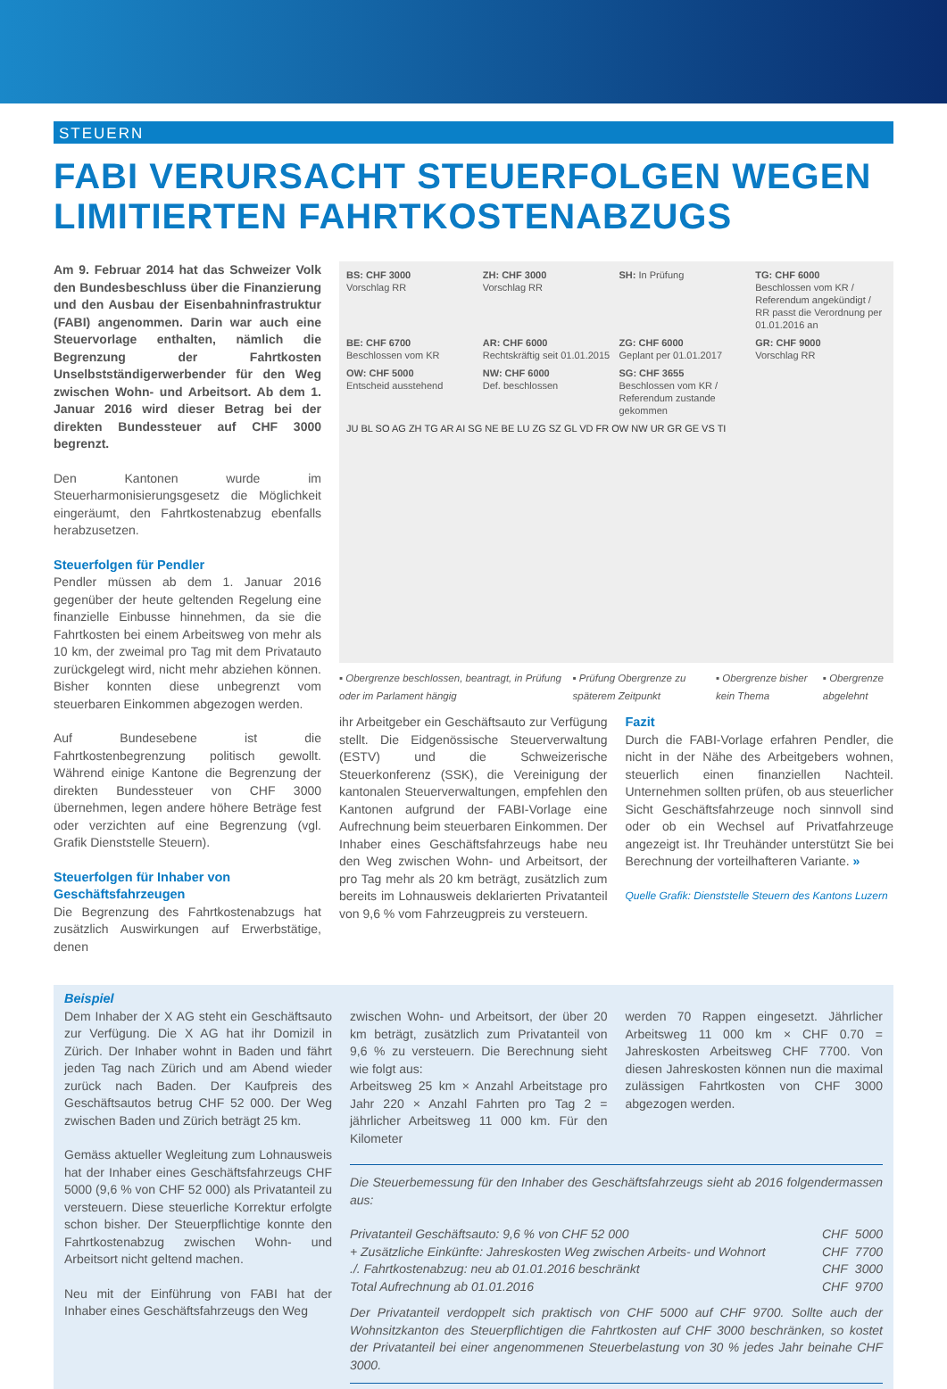STEUERN
FABI VERURSACHT STEUERFOLGEN WEGEN LIMITIERTEN FAHRTKOSTENABZUGS
Am 9. Februar 2014 hat das Schweizer Volk den Bundesbeschluss über die Finanzierung und den Ausbau der Eisenbahninfrastruktur (FABI) angenommen. Darin war auch eine Steuervorlage enthalten, nämlich die Begrenzung der Fahrtkosten Unselbstständigerwerbender für den Weg zwischen Wohn- und Arbeitsort. Ab dem 1. Januar 2016 wird dieser Betrag bei der direkten Bundessteuer auf CHF 3000 begrenzt.
Den Kantonen wurde im Steuerharmonisierungsgesetz die Möglichkeit eingeräumt, den Fahrtkostenabzug ebenfalls herabzusetzen.
Steuerfolgen für Pendler
Pendler müssen ab dem 1. Januar 2016 gegenüber der heute geltenden Regelung eine finanzielle Einbusse hinnehmen, da sie die Fahrtkosten bei einem Arbeitsweg von mehr als 10 km, der zweimal pro Tag mit dem Privatauto zurückgelegt wird, nicht mehr abziehen können. Bisher konnten diese unbegrenzt vom steuerbaren Einkommen abgezogen werden.
Auf Bundesebene ist die Fahrtkostenbegrenzung politisch gewollt. Während einige Kantone die Begrenzung der direkten Bundessteuer von CHF 3000 übernehmen, legen andere höhere Beträge fest oder verzichten auf eine Begrenzung (vgl. Grafik Dienststelle Steuern).
Steuerfolgen für Inhaber von Geschäftsfahrzeugen
Die Begrenzung des Fahrtkostenabzugs hat zusätzlich Auswirkungen auf Erwerbstätige, denen
BS: CHF 3000
Vorschlag RR
ZH: CHF 3000
Vorschlag RR
SH: In Prüfung
TG: CHF 6000
Beschlossen vom KR / Referendum angekündigt / RR passt die Verordnung per 01.01.2016 an
BE: CHF 6700
Beschlossen vom KR
AR: CHF 6000
Rechtskräftig seit 01.01.2015
ZG: CHF 6000
Geplant per 01.01.2017
GR: CHF 9000
Vorschlag RR
OW: CHF 5000
Entscheid ausstehend
NW: CHF 6000
Def. beschlossen
SG: CHF 3655
Beschlossen vom KR / Referendum zustande gekommen
JU BL SO AG ZH TG AR AI SG NE BE LU ZG SZ GL VD FR OW NW UR GR GE VS TI
▪ Obergrenze beschlossen, beantragt, in Prüfung oder im Parlament hängig ▪ Prüfung Obergrenze zu späterem Zeitpunkt ▪ Obergrenze bisher kein Thema ▪ Obergrenze abgelehnt
ihr Arbeitgeber ein Geschäftsauto zur Verfügung stellt. Die Eidgenössische Steuerverwaltung (ESTV) und die Schweizerische Steuerkonferenz (SSK), die Vereinigung der kantonalen Steuerverwaltungen, empfehlen den Kantonen aufgrund der FABI-Vorlage eine Aufrechnung beim steuerbaren Einkommen. Der Inhaber eines Geschäftsfahrzeugs habe neu den Weg zwischen Wohn- und Arbeitsort, der pro Tag mehr als 20 km beträgt, zusätzlich zum bereits im Lohnausweis deklarierten Privatanteil von 9,6 % vom Fahrzeugpreis zu versteuern.
Fazit
Durch die FABI-Vorlage erfahren Pendler, die nicht in der Nähe des Arbeitgebers wohnen, steuerlich einen finanziellen Nachteil. Unternehmen sollten prüfen, ob aus steuerlicher Sicht Geschäftsfahrzeuge noch sinnvoll sind oder ob ein Wechsel auf Privatfahrzeuge angezeigt ist. Ihr Treuhänder unterstützt Sie bei Berechnung der vorteilhafteren Variante. »
Quelle Grafik: Dienststelle Steuern des Kantons Luzern
Beispiel
Dem Inhaber der X AG steht ein Geschäftsauto zur Verfügung. Die X AG hat ihr Domizil in Zürich. Der Inhaber wohnt in Baden und fährt jeden Tag nach Zürich und am Abend wieder zurück nach Baden. Der Kaufpreis des Geschäftsautos betrug CHF 52 000. Der Weg zwischen Baden und Zürich beträgt 25 km.
Gemäss aktueller Wegleitung zum Lohnausweis hat der Inhaber eines Geschäftsfahrzeugs CHF 5000 (9,6 % von CHF 52 000) als Privatanteil zu versteuern. Diese steuerliche Korrektur erfolgte schon bisher. Der Steuerpflichtige konnte den Fahrtkostenabzug zwischen Wohn- und Arbeitsort nicht geltend machen.
Neu mit der Einführung von FABI hat der Inhaber eines Geschäftsfahrzeugs den Weg
zwischen Wohn- und Arbeitsort, der über 20 km beträgt, zusätzlich zum Privatanteil von 9,6 % zu versteuern. Die Berechnung sieht wie folgt aus:
Arbeitsweg 25 km × Anzahl Arbeitstage pro Jahr 220 × Anzahl Fahrten pro Tag 2 = jährlicher Arbeitsweg 11 000 km. Für den Kilometer
werden 70 Rappen eingesetzt. Jährlicher Arbeitsweg 11 000 km × CHF 0.70 = Jahreskosten Arbeitsweg CHF 7700. Von diesen Jahreskosten können nun die maximal zulässigen Fahrtkosten von CHF 3000 abgezogen werden.
Die Steuerbemessung für den Inhaber des Geschäftsfahrzeugs sieht ab 2016 folgendermassen aus:
| Privatanteil Geschäftsauto: 9,6 % von CHF 52 000 | CHF | 5000 |
| + Zusätzliche Einkünfte: Jahreskosten Weg zwischen Arbeits- und Wohnort | CHF | 7700 |
| ./. Fahrtkostenabzug: neu ab 01.01.2016 beschränkt | CHF | 3000 |
| Total Aufrechnung ab 01.01.2016 | CHF | 9700 |
Der Privatanteil verdoppelt sich praktisch von CHF 5000 auf CHF 9700. Sollte auch der Wohnsitzkanton des Steuerpflichtigen die Fahrtkosten auf CHF 3000 beschränken, so kostet der Privatanteil bei einer angenommenen Steuerbelastung von 30 % jedes Jahr beinahe CHF 3000.